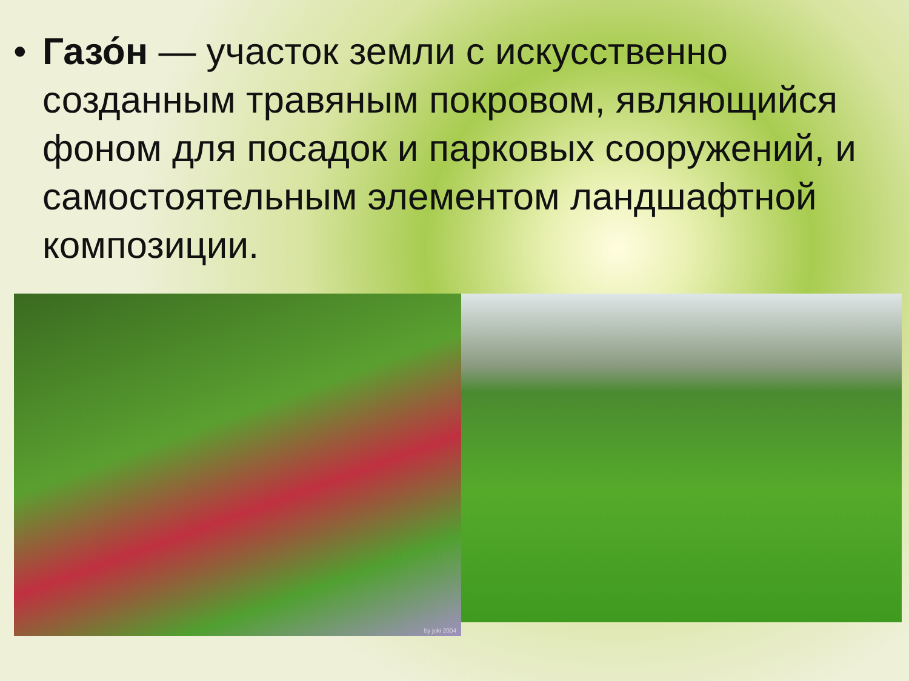• Газо́н — участок земли с искусственно созданным травяным покровом, являющийся фоном для посадок и парковых сооружений, и самостоятельным элементом ландшафтной композиции.
by joki 2004